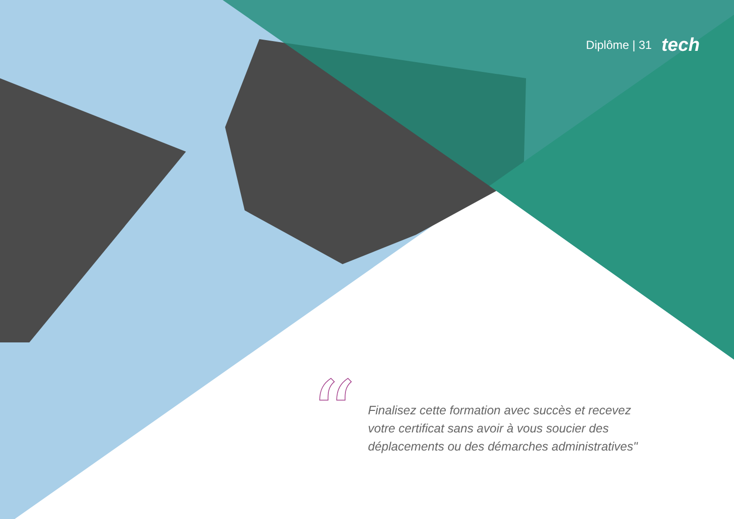Diplôme | 31 tech
“
Finalisez cette formation avec succès et recevez votre certificat sans avoir à vous soucier des déplacements ou des démarches administratives"